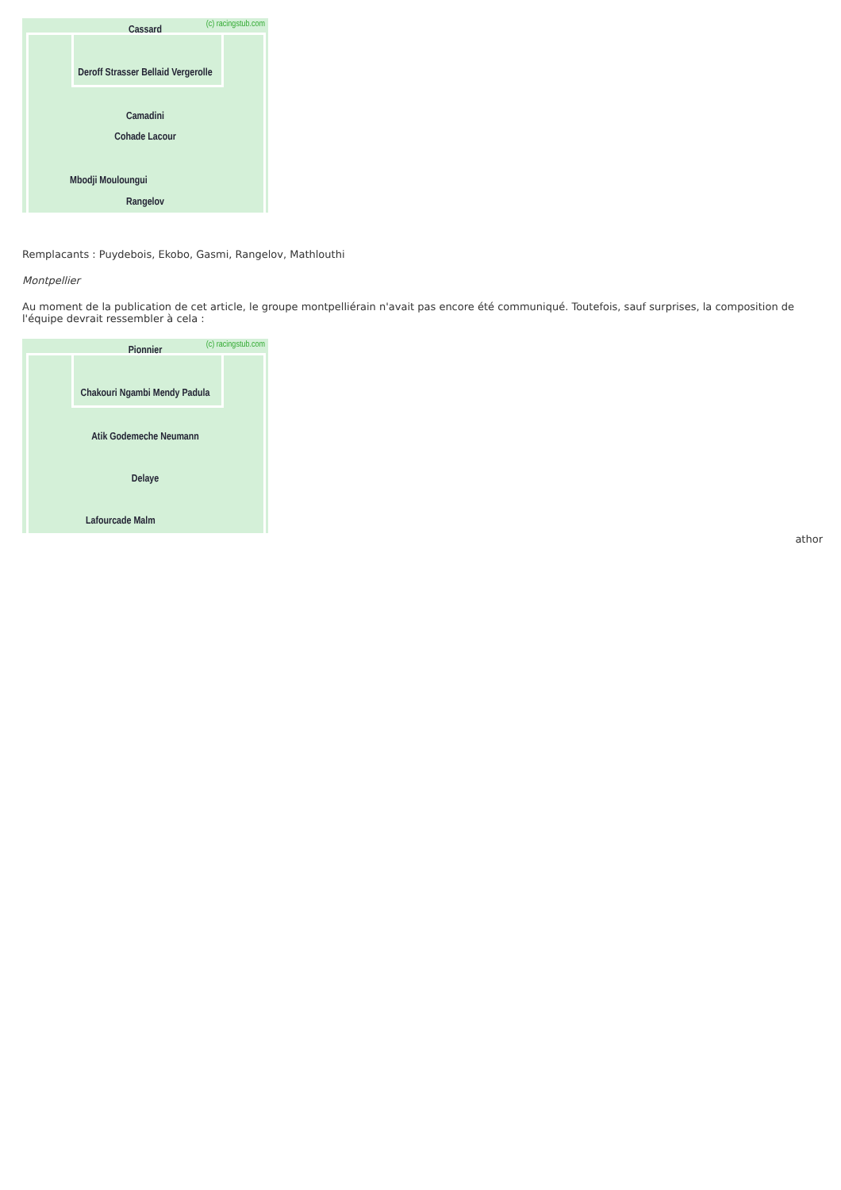Cassard (c) racingstub.com
Deroff Strasser Bellaid Vergerolle
Camadini
Cohade Lacour
Mbodji Mouloungui
Rangelov
Remplacants : Puydebois, Ekobo, Gasmi, Rangelov, Mathlouthi
Montpellier
Au moment de la publication de cet article, le groupe montpelliérain n'avait pas encore été communiqué. Toutefois, sauf surprises, la composition de l'équipe devrait ressembler à cela :
Pionnier (c) racingstub.com
Chakouri Ngambi Mendy Padula
Atik Godemeche Neumann
Delaye
Lafourcade Malm
athor